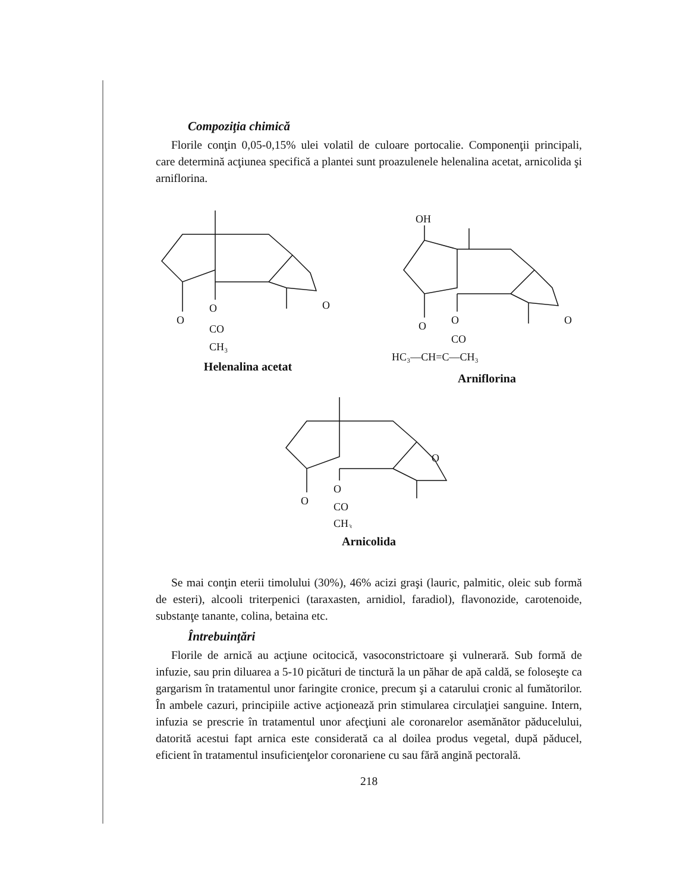Compoziţia chimică
Florile conţin 0,05-0,15% ulei volatil de culoare portocalie. Componenţii principali, care determină acţiunea specifică a plantei sunt proazulenele helenalina acetat, arnicolida şi arniflorina.
O
O
CO
CH₃
O
Helenalina acetat
OH
O
O
CO
HC₃—CH=C—CH₃
O
Arniflorina
O
O
CO
CH₃
O
Arnicolida
Se mai conţin eterii timolului (30%), 46% acizi graşi (lauric, palmitic, oleic sub formă de esteri), alcooli triterpenici (taraxasten, arnidiol, faradiol), flavonozide, carotenoide, substanţe tanante, colina, betaina etc.
Întrebuinţări
Florile de arnică au acţiune ocitocică, vasoconstrictoare şi vulnerară. Sub formă de infuzie, sau prin diluarea a 5-10 picături de tinctură la un păhar de apă caldă, se foloseşte ca gargarism în tratamentul unor faringite cronice, precum şi a catarului cronic al fumătorilor. În ambele cazuri, principiile active acţionează prin stimularea circulaţiei sanguine. Intern, infuzia se prescrie în tratamentul unor afecţiuni ale coronarelor asemănător păducelului, datorită acestui fapt arnica este considerată ca al doilea produs vegetal, după păducel, eficient în tratamentul insuficienţelor coronariene cu sau fără angină pectorală.
218